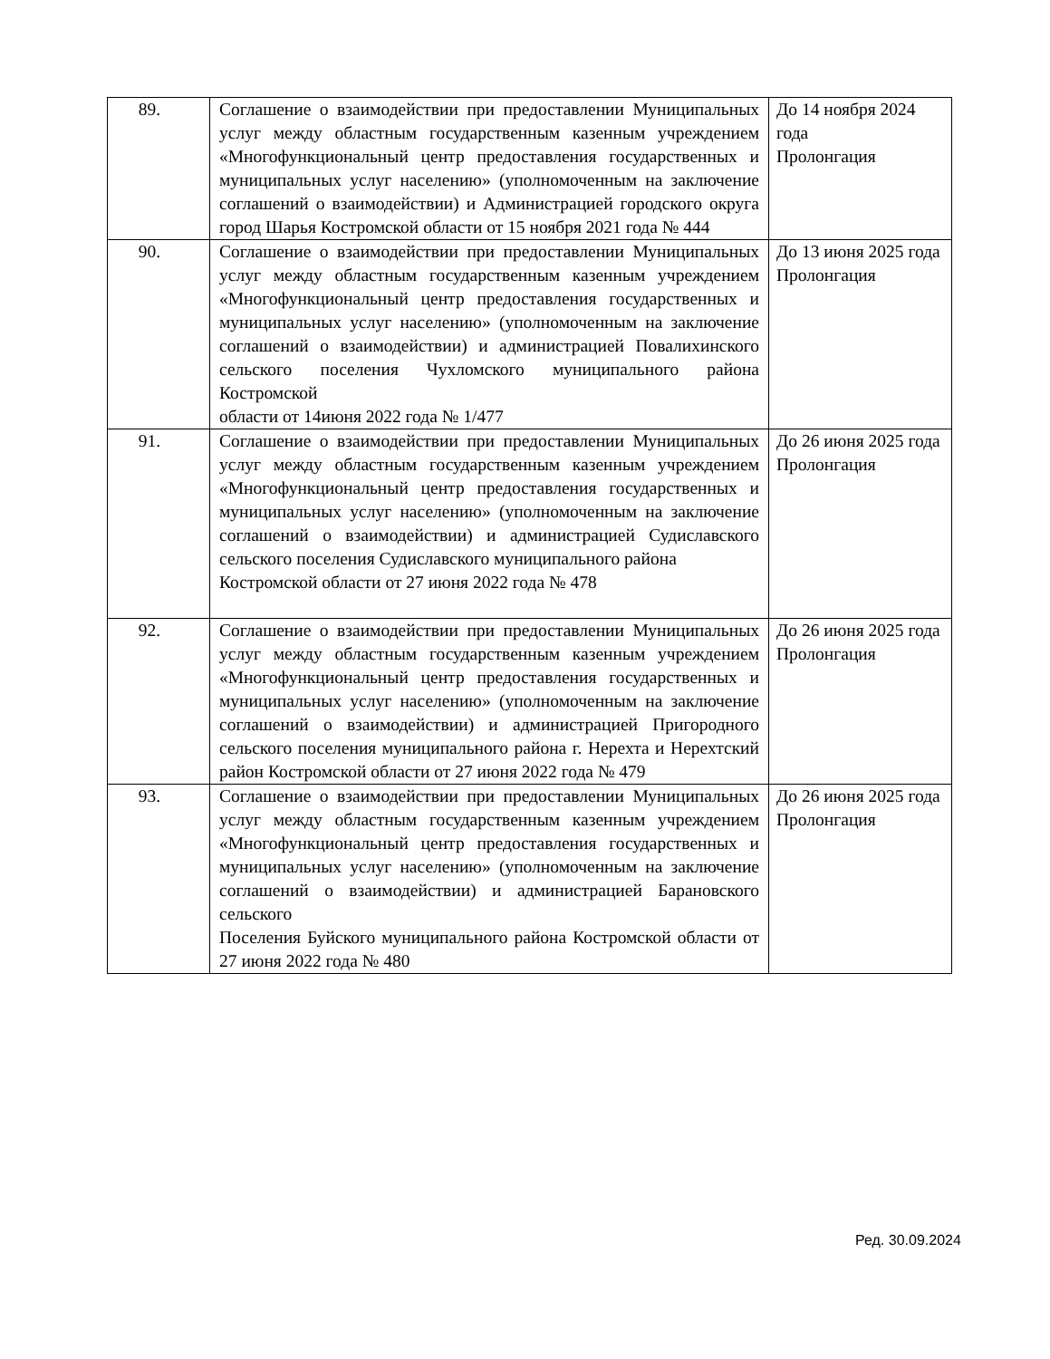| 89. | Соглашение о взаимодействии при предоставлении Муниципальных услуг между областным государственным казенным учреждением «Многофункциональный центр предоставления государственных и муниципальных услуг населению» (уполномоченным на заключение соглашений о взаимодействии) и Администрацией городского округа город Шарья Костромской области от 15 ноября 2021 года № 444 | До 14 ноября 2024 года Пролонгация |
| 90. | Соглашение о взаимодействии при предоставлении Муниципальных услуг между областным государственным казенным учреждением «Многофункциональный центр предоставления государственных и муниципальных услуг населению» (уполномоченным на заключение соглашений о взаимодействии) и администрацией Повалихинского сельского поселения Чухломского муниципального района Костромской области от 14июня 2022 года № 1/477 | До 13 июня 2025 года Пролонгация |
| 91. | Соглашение о взаимодействии при предоставлении Муниципальных услуг между областным государственным казенным учреждением «Многофункциональный центр предоставления государственных и муниципальных услуг населению» (уполномоченным на заключение соглашений о взаимодействии) и администрацией Судиславского сельского поселения Судиславского муниципального района Костромской области от 27 июня 2022 года № 478 | До 26 июня 2025 года Пролонгация |
| 92. | Соглашение о взаимодействии при предоставлении Муниципальных услуг между областным государственным казенным учреждением «Многофункциональный центр предоставления государственных и муниципальных услуг населению» (уполномоченным на заключение соглашений о взаимодействии) и администрацией Пригородного сельского поселения муниципального района г. Нерехта и Нерехтский район Костромской области от 27 июня 2022 года № 479 | До 26 июня 2025 года Пролонгация |
| 93. | Соглашение о взаимодействии при предоставлении Муниципальных услуг между областным государственным казенным учреждением «Многофункциональный центр предоставления государственных и муниципальных услуг населению» (уполномоченным на заключение соглашений о взаимодействии) и администрацией Барановского сельского Поселения Буйского муниципального района Костромской области от 27 июня 2022 года № 480 | До 26 июня 2025 года Пролонгация |
Ред. 30.09.2024